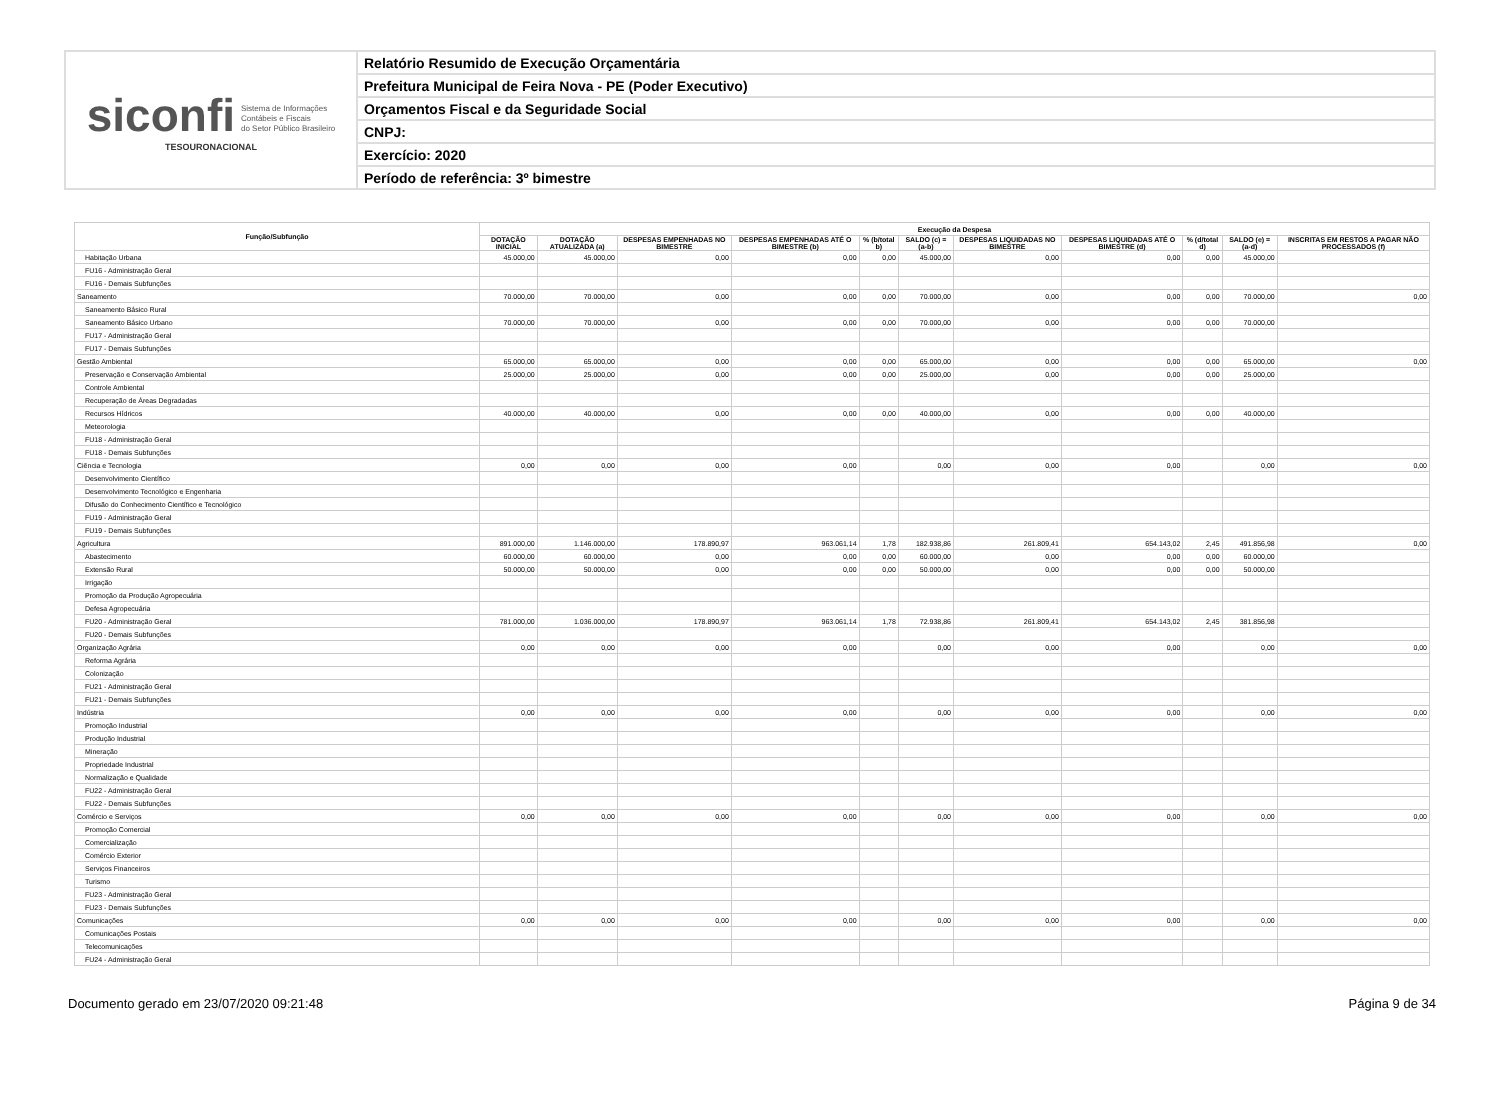siconfi Sistema de Informações
Contábeis e Fiscais
do Setor Público Brasileiro
TESOURONACIONAL
Relatório Resumido de Execução Orçamentária
Prefeitura Municipal de Feira Nova - PE (Poder Executivo)
Orçamentos Fiscal e da Seguridade Social
CNPJ:
Exercício: 2020
Período de referência: 3º bimestre
| Função/Subfunção | Execução da Despesa | | | | | | | | | | |
| --- | --- | --- | --- | --- | --- | --- | --- | --- | --- | --- | --- |
| | DOTAÇÃO INICIAL | DOTAÇÃO ATUALIZADA (a) | DESPESAS EMPENHADAS NO BIMESTRE | DESPESAS EMPENHADAS ATÉ O BIMESTRE (b) | % (b/total b) | SALDO (c) = (a-b) | DESPESAS LIQUIDADAS NO BIMESTRE | DESPESAS LIQUIDADAS ATÉ O BIMESTRE (d) | % (d/total d) | SALDO (e) = (a-d) | INSCRITAS EM RESTOS A PAGAR NÃO PROCESSADOS (f) |
| Habitação Urbana | 45.000,00 | 45.000,00 | 0,00 | 0,00 | 0,00 | 45.000,00 | 0,00 | 0,00 | 0,00 | 45.000,00 | |
| FU16 - Administração Geral | | | | | | | | | | | |
| FU16 - Demais Subfunções | | | | | | | | | | | |
| Saneamento | 70.000,00 | 70.000,00 | 0,00 | 0,00 | 0,00 | 70.000,00 | 0,00 | 0,00 | 0,00 | 70.000,00 | 0,00 |
| Saneamento Básico Rural | | | | | | | | | | | |
| Saneamento Básico Urbano | 70.000,00 | 70.000,00 | 0,00 | 0,00 | 0,00 | 70.000,00 | 0,00 | 0,00 | 0,00 | 70.000,00 | |
| FU17 - Administração Geral | | | | | | | | | | | |
| FU17 - Demais Subfunções | | | | | | | | | | | |
| Gestão Ambiental | 65.000,00 | 65.000,00 | 0,00 | 0,00 | 0,00 | 65.000,00 | 0,00 | 0,00 | 0,00 | 65.000,00 | 0,00 |
| Preservação e Conservação Ambiental | 25.000,00 | 25.000,00 | 0,00 | 0,00 | 0,00 | 25.000,00 | 0,00 | 0,00 | 0,00 | 25.000,00 | |
| Controle Ambiental | | | | | | | | | | | |
| Recuperação de Áreas Degradadas | | | | | | | | | | | |
| Recursos Hídricos | 40.000,00 | 40.000,00 | 0,00 | 0,00 | 0,00 | 40.000,00 | 0,00 | 0,00 | 0,00 | 40.000,00 | |
| Meteorologia | | | | | | | | | | | |
| FU18 - Administração Geral | | | | | | | | | | | |
| FU18 - Demais Subfunções | | | | | | | | | | | |
| Ciência e Tecnologia | 0,00 | 0,00 | 0,00 | 0,00 | | 0,00 | 0,00 | 0,00 | | 0,00 | 0,00 |
| Desenvolvimento Científico | | | | | | | | | | | |
| Desenvolvimento Tecnológico e Engenharia | | | | | | | | | | | |
| Difusão do Conhecimento Científico e Tecnológico | | | | | | | | | | | |
| FU19 - Administração Geral | | | | | | | | | | | |
| FU19 - Demais Subfunções | | | | | | | | | | | |
| Agricultura | 891.000,00 | 1.146.000,00 | 178.890,97 | 963.061,14 | 1,78 | 182.938,86 | 261.809,41 | 654.143,02 | 2,45 | 491.856,98 | 0,00 |
| Abastecimento | 60.000,00 | 60.000,00 | 0,00 | 0,00 | 0,00 | 60.000,00 | 0,00 | 0,00 | 0,00 | 60.000,00 | |
| Extensão Rural | 50.000,00 | 50.000,00 | 0,00 | 0,00 | 0,00 | 50.000,00 | 0,00 | 0,00 | 0,00 | 50.000,00 | |
| Irrigação | | | | | | | | | | | |
| Promoção da Produção Agropecuária | | | | | | | | | | | |
| Defesa Agropecuária | | | | | | | | | | | |
| FU20 - Administração Geral | 781.000,00 | 1.036.000,00 | 178.890,97 | 963.061,14 | 1,78 | 72.938,86 | 261.809,41 | 654.143,02 | 2,45 | 381.856,98 | |
| FU20 - Demais Subfunções | | | | | | | | | | | |
| Organização Agrária | 0,00 | 0,00 | 0,00 | 0,00 | | 0,00 | 0,00 | 0,00 | | 0,00 | 0,00 |
| Reforma Agrária | | | | | | | | | | | |
| Colonização | | | | | | | | | | | |
| FU21 - Administração Geral | | | | | | | | | | | |
| FU21 - Demais Subfunções | | | | | | | | | | | |
| Indústria | 0,00 | 0,00 | 0,00 | 0,00 | | 0,00 | 0,00 | 0,00 | | 0,00 | 0,00 |
| Promoção Industrial | | | | | | | | | | | |
| Produção Industrial | | | | | | | | | | | |
| Mineração | | | | | | | | | | | |
| Propriedade Industrial | | | | | | | | | | | |
| Normalização e Qualidade | | | | | | | | | | | |
| FU22 - Administração Geral | | | | | | | | | | | |
| FU22 - Demais Subfunções | | | | | | | | | | | |
| Comércio e Serviços | 0,00 | 0,00 | 0,00 | 0,00 | | 0,00 | 0,00 | 0,00 | | 0,00 | 0,00 |
| Promoção Comercial | | | | | | | | | | | |
| Comercialização | | | | | | | | | | | |
| Comércio Exterior | | | | | | | | | | | |
| Serviços Financeiros | | | | | | | | | | | |
| Turismo | | | | | | | | | | | |
| FU23 - Administração Geral | | | | | | | | | | | |
| FU23 - Demais Subfunções | | | | | | | | | | | |
| Comunicações | 0,00 | 0,00 | 0,00 | 0,00 | | 0,00 | 0,00 | 0,00 | | 0,00 | 0,00 |
| Comunicações Postais | | | | | | | | | | | |
| Telecomunicações | | | | | | | | | | | |
| FU24 - Administração Geral | | | | | | | | | | | |
Documento gerado em 23/07/2020 09:21:48 Página 9 de 34